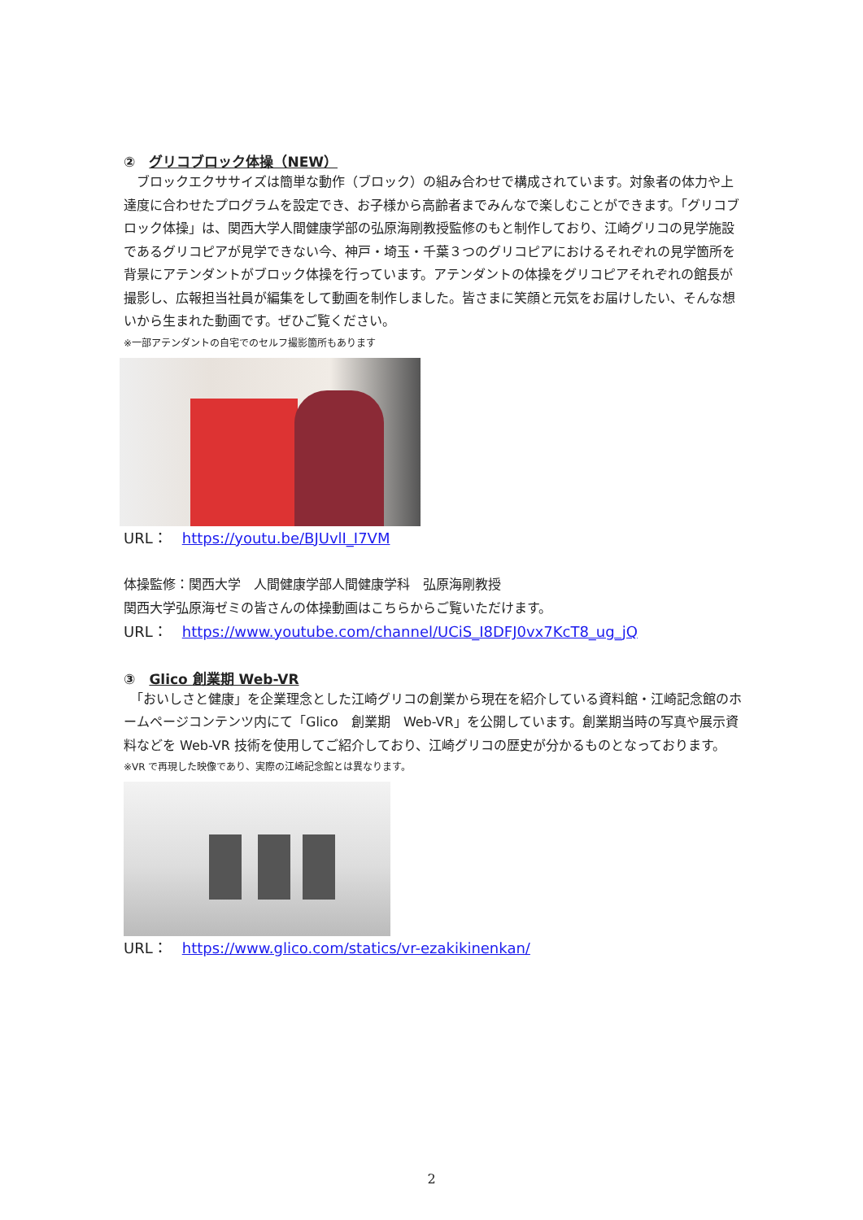②　グリコブロック体操（NEW）
　ブロックエクササイズは簡単な動作（ブロック）の組み合わせで構成されています。対象者の体力や上達度に合わせたプログラムを設定でき、お子様から高齢者までみんなで楽しむことができます。「グリコブロック体操」は、関西大学人間健康学部の弘原海剛教授監修のもと制作しており、江崎グリコの見学施設であるグリコピアが見学できない今、神戸・埼玉・千葉３つのグリコピアにおけるそれぞれの見学箇所を背景にアテンダントがブロック体操を行っています。アテンダントの体操をグリコピアそれぞれの館長が撮影し、広報担当社員が編集をして動画を制作しました。皆さまに笑顔と元気をお届けしたい、そんな想いから生まれた動画です。ぜひご覧ください。
※一部アテンダントの自宅でのセルフ撮影箇所もあります
URL：　https://youtu.be/BJUvlI_I7VM
体操監修：関西大学　人間健康学部人間健康学科　弘原海剛教授
関西大学弘原海ゼミの皆さんの体操動画はこちらからご覧いただけます。
URL：　https://www.youtube.com/channel/UCiS_I8DFJ0vx7KcT8_ug_jQ
③　Glico 創業期 Web-VR
　「おいしさと健康」を企業理念とした江崎グリコの創業から現在を紹介している資料館・江崎記念館のホームページコンテンツ内にて「Glico　創業期　Web-VR」を公開しています。創業期当時の写真や展示資料などを Web-VR 技術を使用してご紹介しており、江崎グリコの歴史が分かるものとなっております。
※VR で再現した映像であり、実際の江崎記念館とは異なります。
URL：　https://www.glico.com/statics/vr-ezakikinenkan/
2